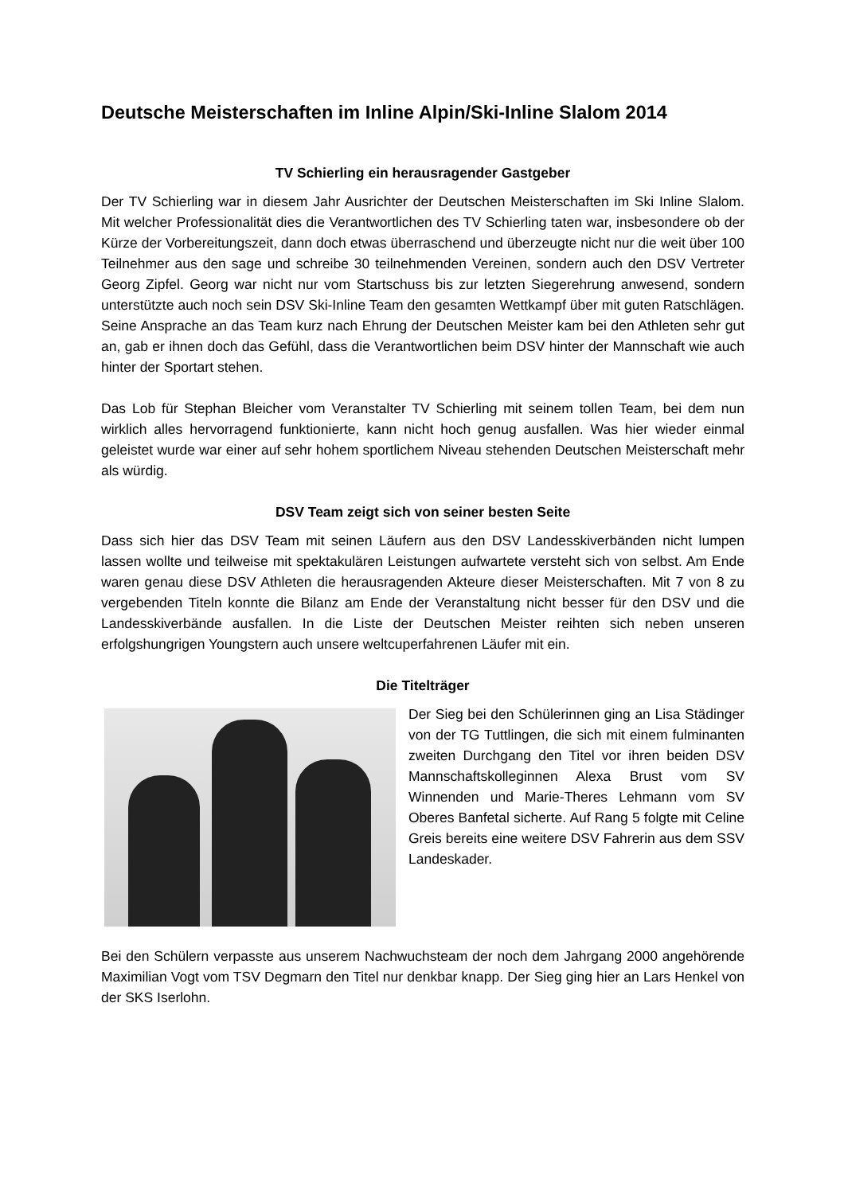Deutsche Meisterschaften im Inline Alpin/Ski-Inline Slalom 2014
TV Schierling ein herausragender Gastgeber
Der TV Schierling war in diesem Jahr Ausrichter der Deutschen Meisterschaften im Ski Inline Slalom. Mit welcher Professionalität dies die Verantwortlichen des TV Schierling taten war, insbesondere ob der Kürze der Vorbereitungszeit, dann doch etwas überraschend und überzeugte nicht nur die weit über 100 Teilnehmer aus den sage und schreibe 30 teilnehmenden Vereinen, sondern auch den DSV Vertreter Georg Zipfel. Georg war nicht nur vom Startschuss bis zur letzten Siegerehrung anwesend, sondern unterstützte auch noch sein DSV Ski-Inline Team den gesamten Wettkampf über mit guten Ratschlägen. Seine Ansprache an das Team kurz nach Ehrung der Deutschen Meister kam bei den Athleten sehr gut an, gab er ihnen doch das Gefühl, dass die Verantwortlichen beim DSV hinter der Mannschaft wie auch hinter der Sportart stehen.
Das Lob für Stephan Bleicher vom Veranstalter TV Schierling mit seinem tollen Team, bei dem nun wirklich alles hervorragend funktionierte, kann nicht hoch genug ausfallen. Was hier wieder einmal geleistet wurde war einer auf sehr hohem sportlichem Niveau stehenden Deutschen Meisterschaft mehr als würdig.
DSV Team zeigt sich von seiner besten Seite
Dass sich hier das DSV Team mit seinen Läufern aus den DSV Landesskiverbänden nicht lumpen lassen wollte und teilweise mit spektakulären Leistungen aufwartete versteht sich von selbst. Am Ende waren genau diese DSV Athleten die herausragenden Akteure dieser Meisterschaften. Mit 7 von 8 zu vergebenden Titeln konnte die Bilanz am Ende der Veranstaltung nicht besser für den DSV und die Landesskiverbände ausfallen. In die Liste der Deutschen Meister reihten sich neben unseren erfolgshungrigen Youngstern auch unsere weltcuperfahrenen Läufer mit ein.
Die Titelträger
Der Sieg bei den Schülerinnen ging an Lisa Städinger von der TG Tuttlingen, die sich mit einem fulminanten zweiten Durchgang den Titel vor ihren beiden DSV Mannschaftskolleginnen Alexa Brust vom SV Winnenden und Marie-Theres Lehmann vom SV Oberes Banfetal sicherte. Auf Rang 5 folgte mit Celine Greis bereits eine weitere DSV Fahrerin aus dem SSV Landeskader.
Bei den Schülern verpasste aus unserem Nachwuchsteam der noch dem Jahrgang 2000 angehörende Maximilian Vogt vom TSV Degmarn den Titel nur denkbar knapp. Der Sieg ging hier an Lars Henkel von der SKS Iserlohn.